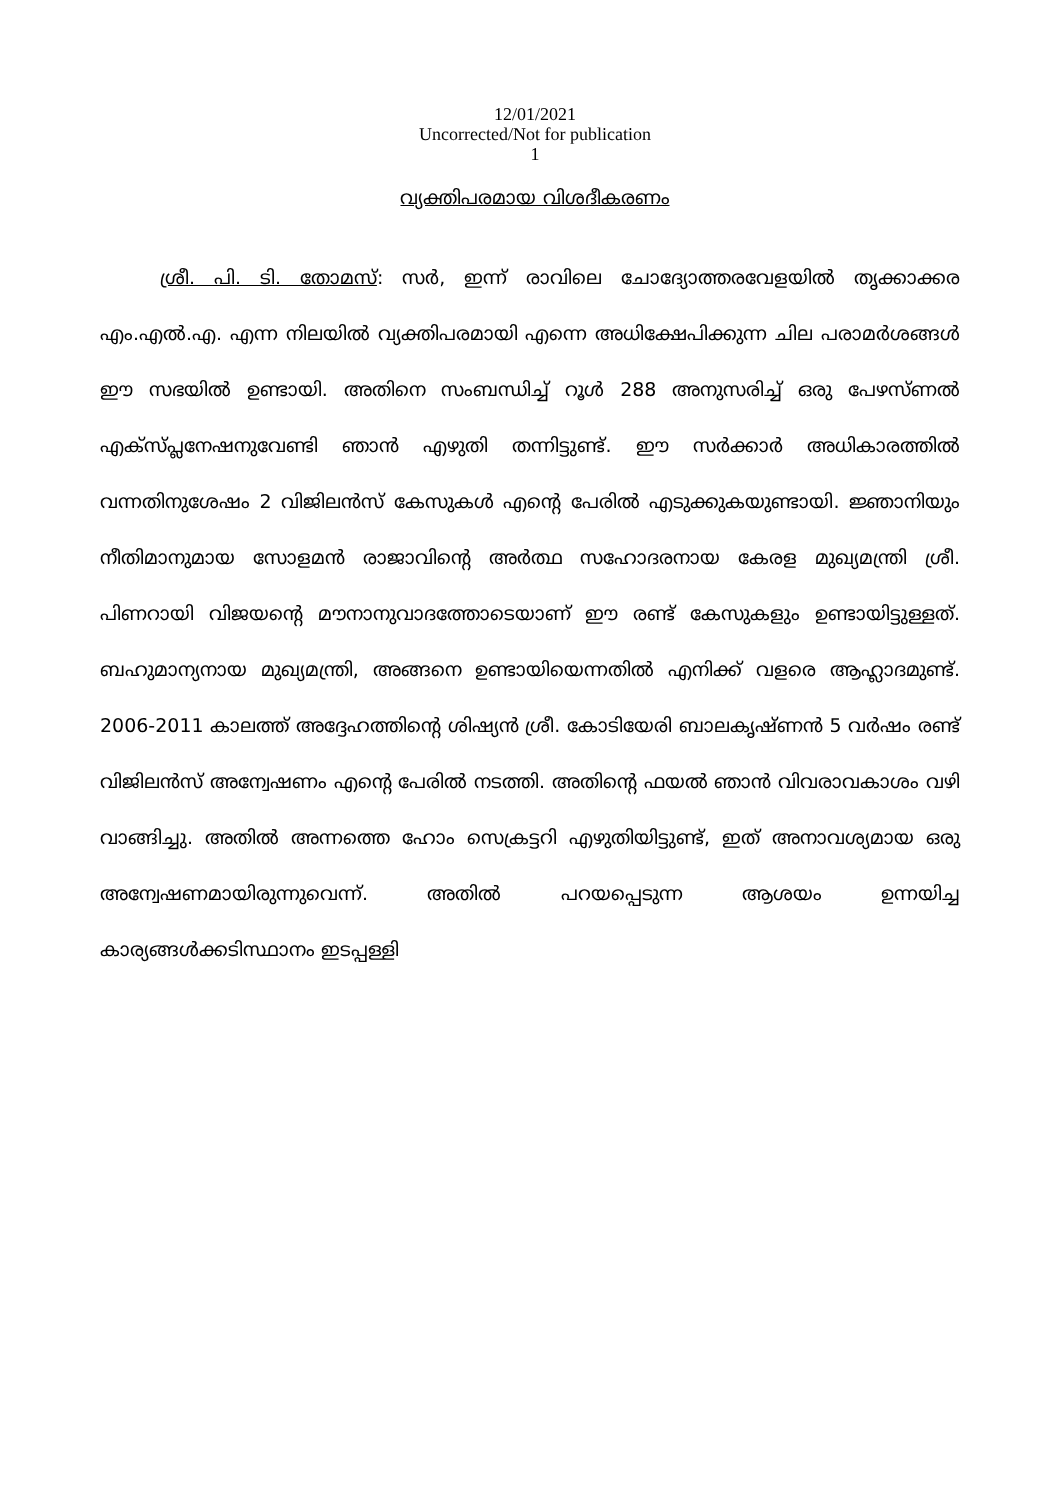12/01/2021
Uncorrected/Not for publication
1
വ്യക്തിപരമായ വിശദീകരണം
ശ്രീ. പി. ടി. തോമസ്: സർ, ഇന്ന് രാവിലെ ചോദ്യോത്തരവേളയിൽ തൃക്കാക്കര എം.എൽ.എ. എന്ന നിലയിൽ വ്യക്തിപരമായി എന്നെ അധിക്ഷേപിക്കുന്ന ചില പരാമർശങ്ങൾ ഈ സഭയിൽ ഉണ്ടായി. അതിനെ സംബന്ധിച്ച് റൂൾ 288 അനുസരിച്ച് ഒരു പേഴസ്ണൽ എക്സ്പ്ലനേഷനുവേണ്ടി ഞാൻ എഴുതി തന്നിട്ടുണ്ട്. ഈ സർക്കാർ അധികാരത്തിൽ വന്നതിനുശേഷം 2 വിജിലൻസ് കേസുകൾ എന്റെ പേരിൽ എടുക്കുകയുണ്ടായി. ജ്ഞാനിയും നീതിമാനുമായ സോളമൻ രാജാവിന്റെ അർത്ഥ സഹോദരനായ കേരള മുഖ്യമന്ത്രി ശ്രീ. പിണറായി വിജയന്റെ മൗനാനുവാദത്തോടെയാണ് ഈ രണ്ട് കേസുകളും ഉണ്ടായിട്ടുള്ളത്. ബഹുമാന്യനായ മുഖ്യമന്ത്രി, അങ്ങനെ ഉണ്ടായിയെന്നതിൽ എനിക്ക് വളരെ ആഹ്ലാദമുണ്ട്. 2006-2011 കാലത്ത് അദ്ദേഹത്തിന്റെ ശിഷ്യൻ ശ്രീ. കോടിയേരി ബാലകൃഷ്ണൻ 5 വർഷം രണ്ട് വിജിലൻസ് അന്വേഷണം എന്റെ പേരിൽ നടത്തി. അതിന്റെ ഫയൽ ഞാൻ വിവരാവകാശം വഴി വാങ്ങിച്ചു. അതിൽ അന്നത്തെ ഹോം സെക്രട്ടറി എഴുതിയിട്ടുണ്ട്, ഇത് അനാവശ്യമായ ഒരു അന്വേഷണമായിരുന്നുവെന്ന്. അതിൽ പറയപ്പെടുന്ന ആശയം ഉന്നയിച്ച കാര്യങ്ങൾക്കടിസ്ഥാനം ഇടപ്പള്ളി